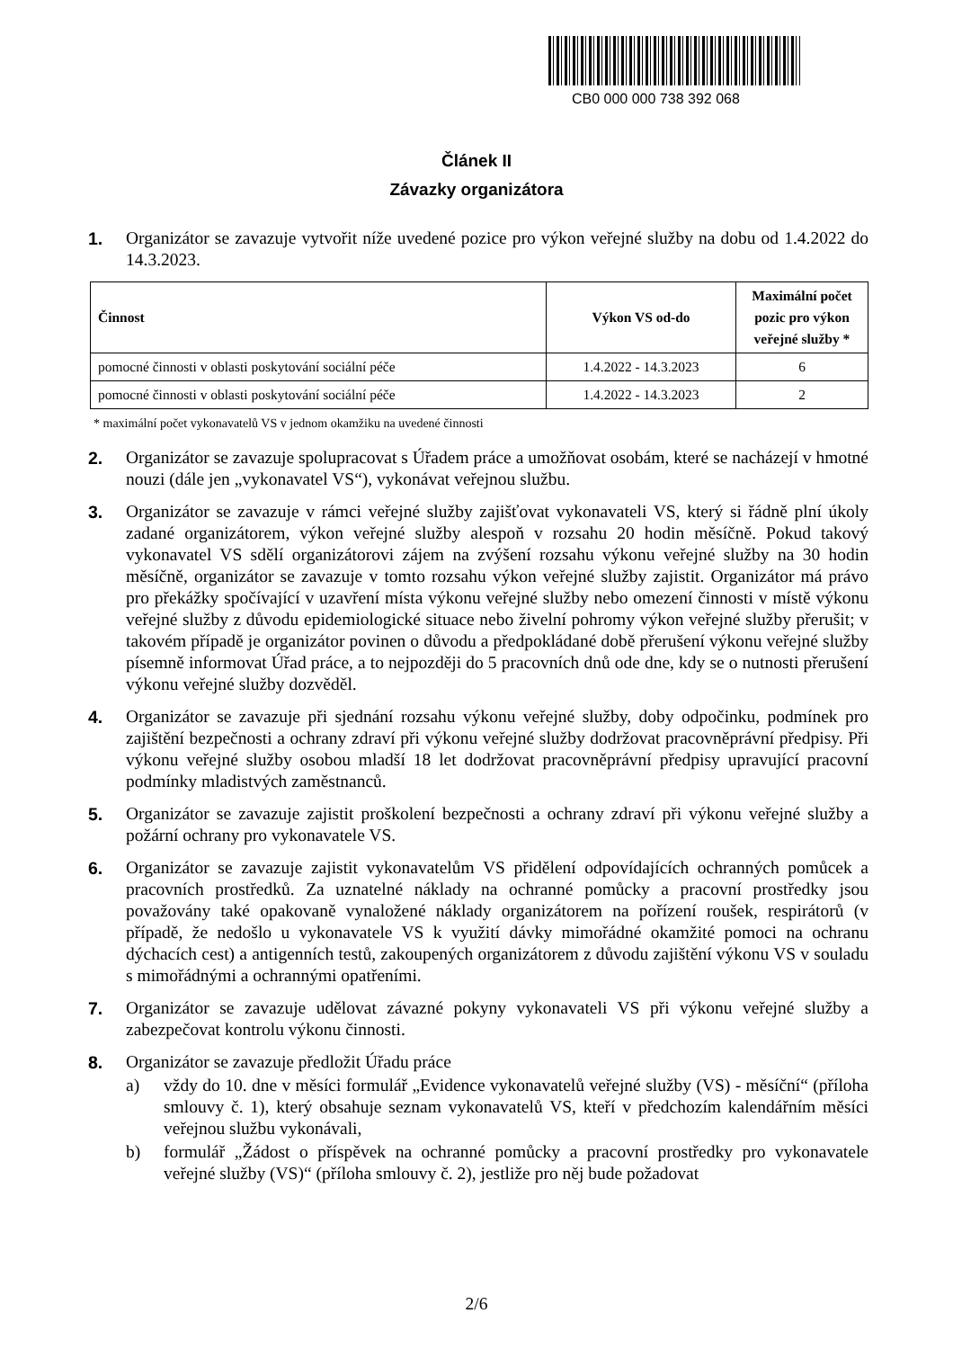CB0 000 000 738 392 068
Článek II
Závazky organizátora
1. Organizátor se zavazuje vytvořit níže uvedené pozice pro výkon veřejné služby na dobu od 1.4.2022 do 14.3.2023.
| Činnost | Výkon VS od-do | Maximální počet pozic pro výkon veřejné služby * |
| --- | --- | --- |
| pomocné činnosti v oblasti poskytování sociální péče | 1.4.2022 - 14.3.2023 | 6 |
| pomocné činnosti v oblasti poskytování sociální péče | 1.4.2022 - 14.3.2023 | 2 |
* maximální počet vykonavatelů VS v jednom okamžiku na uvedené činnosti
2. Organizátor se zavazuje spolupracovat s Úřadem práce a umožňovat osobám, které se nacházejí v hmotné nouzi (dále jen „vykonavatel VS“), vykonávat veřejnou službu.
3. Organizátor se zavazuje v rámci veřejné služby zajišťovat vykonavateli VS, který si řádně plní úkoly zadané organizátorem, výkon veřejné služby alespoň v rozsahu 20 hodin měsíčně. Pokud takový vykonavatel VS sdělí organizátorovi zájem na zvýšení rozsahu výkonu veřejné služby na 30 hodin měsíčně, organizátor se zavazuje v tomto rozsahu výkon veřejné služby zajistit. Organizátor má právo pro překážky spočívající v uzavření místa výkonu veřejné služby nebo omezení činnosti v místě výkonu veřejné služby z důvodu epidemiologické situace nebo živelní pohromy výkon veřejné služby přerušit; v takovém případě je organizátor povinen o důvodu a předpokládané době přerušení výkonu veřejné služby písemně informovat Úřad práce, a to nejpozději do 5 pracovních dnů ode dne, kdy se o nutnosti přerušení výkonu veřejné služby dozvěděl.
4. Organizátor se zavazuje při sjednání rozsahu výkonu veřejné služby, doby odpočinku, podmínek pro zajištění bezpečnosti a ochrany zdraví při výkonu veřejné služby dodržovat pracovněprávní předpisy. Při výkonu veřejné služby osobou mladší 18 let dodržovat pracovněprávní předpisy upravující pracovní podmínky mladistvých zaměstnanců.
5. Organizátor se zavazuje zajistit proškolení bezpečnosti a ochrany zdraví při výkonu veřejné služby a požární ochrany pro vykonavatele VS.
6. Organizátor se zavazuje zajistit vykonavatelům VS přidělení odpovídajících ochranných pomůcek a pracovních prostředků. Za uznatelné náklady na ochranné pomůcky a pracovní prostředky jsou považovány také opakovaně vynaložené náklady organizátorem na pořízení roušek, respirátorů (v případě, že nedošlo u vykonavatele VS k využití dávky mimořádné okamžité pomoci na ochranu dýchacích cest) a antigenních testů, zakoupených organizátorem z důvodu zajištění výkonu VS v souladu s mimořádnými a ochrannými opatřeními.
7. Organizátor se zavazuje udělovat závazné pokyny vykonavateli VS při výkonu veřejné služby a zabezpečovat kontrolu výkonu činnosti.
8. Organizátor se zavazuje předložit Úřadu práce
a) vždy do 10. dne v měsíci formulář „Evidence vykonavatelů veřejné služby (VS) - měsíční“ (příloha smlouvy č. 1), který obsahuje seznam vykonavatelů VS, kteří v předchozím kalendářním měsíci veřejnou službu vykonávali,
b) formulář „Žádost o příspěvek na ochranné pomůcky a pracovní prostředky pro vykonavatele veřejné služby (VS)“ (příloha smlouvy č. 2), jestliže pro něj bude požadovat
2/6